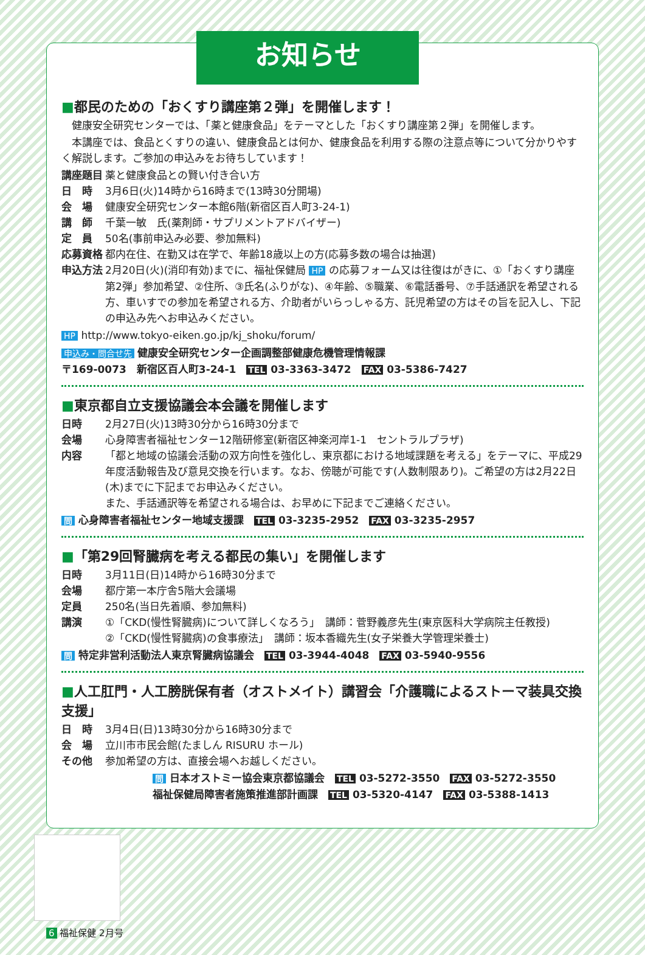お知らせ
■都民のための「おくすり講座第２弾」を開催します！
　健康安全研究センターでは、「薬と健康食品」をテーマとした「おくすり講座第２弾」を開催します。
　本講座では、食品とくすりの違い、健康食品とは何か、健康食品を利用する際の注意点等について分かりやすく解説します。ご参加の申込みをお待ちしています！
講座題目 薬と健康食品との賢い付き合い方
日　時 3月6日(火)14時から16時まで(13時30分開場)
会　場 健康安全研究センター本館6階(新宿区百人町3-24-1)
講　師 千葉一敏　氏(薬剤師・サプリメントアドバイザー)
定　員 50名(事前申込み必要、参加無料)
応募資格 都内在住、在勤又は在学で、年齢18歳以上の方(応募多数の場合は抽選)
申込方法 2月20日(火)(消印有効)までに、福祉保健局 HP の応募フォーム又は往復はがきに、①「おくすり講座第2弾」参加希望、②住所、③氏名(ふりがな)、④年齢、⑤職業、⑥電話番号、⑦手話通訳を希望される方、車いすでの参加を希望される方、介助者がいらっしゃる方、託児希望の方はその旨を記入し、下記の申込み先へお申込みください。
HP http://www.tokyo-eiken.go.jp/kj_shoku/forum/
申込み・問合せ先 健康安全研究センター企画調整部健康危機管理情報課
〒169-0073　新宿区百人町3-24-1　TEL 03-3363-3472　FAX 03-5386-7427
■東京都自立支援協議会本会議を開催します
日時 2月27日(火)13時30分から16時30分まで
会場 心身障害者福祉センター12階研修室(新宿区神楽河岸1-1　セントラルプラザ)
内容 「都と地域の協議会活動の双方向性を強化し、東京都における地域課題を考える」をテーマに、平成29年度活動報告及び意見交換を行います。なお、傍聴が可能です(人数制限あり)。ご希望の方は2月22日(木)までに下記までお申込みください。
また、手話通訳等を希望される場合は、お早めに下記までご連絡ください。
問 心身障害者福祉センター地域支援課　TEL 03-3235-2952　FAX 03-3235-2957
■「第29回腎臓病を考える都民の集い」を開催します
日時 3月11日(日)14時から16時30分まで
会場 都庁第一本庁舎5階大会議場
定員 250名(当日先着順、参加無料)
講演 ①「CKD(慢性腎臓病)について詳しくなろう」　講師：菅野義彦先生(東京医科大学病院主任教授)
②「CKD(慢性腎臓病)の食事療法」　講師：坂本香織先生(女子栄養大学管理栄養士)
問 特定非営利活動法人東京腎臓病協議会　TEL 03-3944-4048　FAX 03-5940-9556
■人工肛門・人工膀胱保有者（オストメイト）講習会「介護職によるストーマ装具交換支援」
日　時 3月4日(日)13時30分から16時30分まで
会　場 立川市市民会館(たましん RISURU ホール)
その他 参加希望の方は、直接会場へお越しください。
問 日本オストミー協会東京都協議会　TEL 03-5272-3550　FAX 03-5272-3550
福祉保健局障害者施策推進部計画課　TEL 03-5320-4147　FAX 03-5388-1413
6 福祉保健 2月号